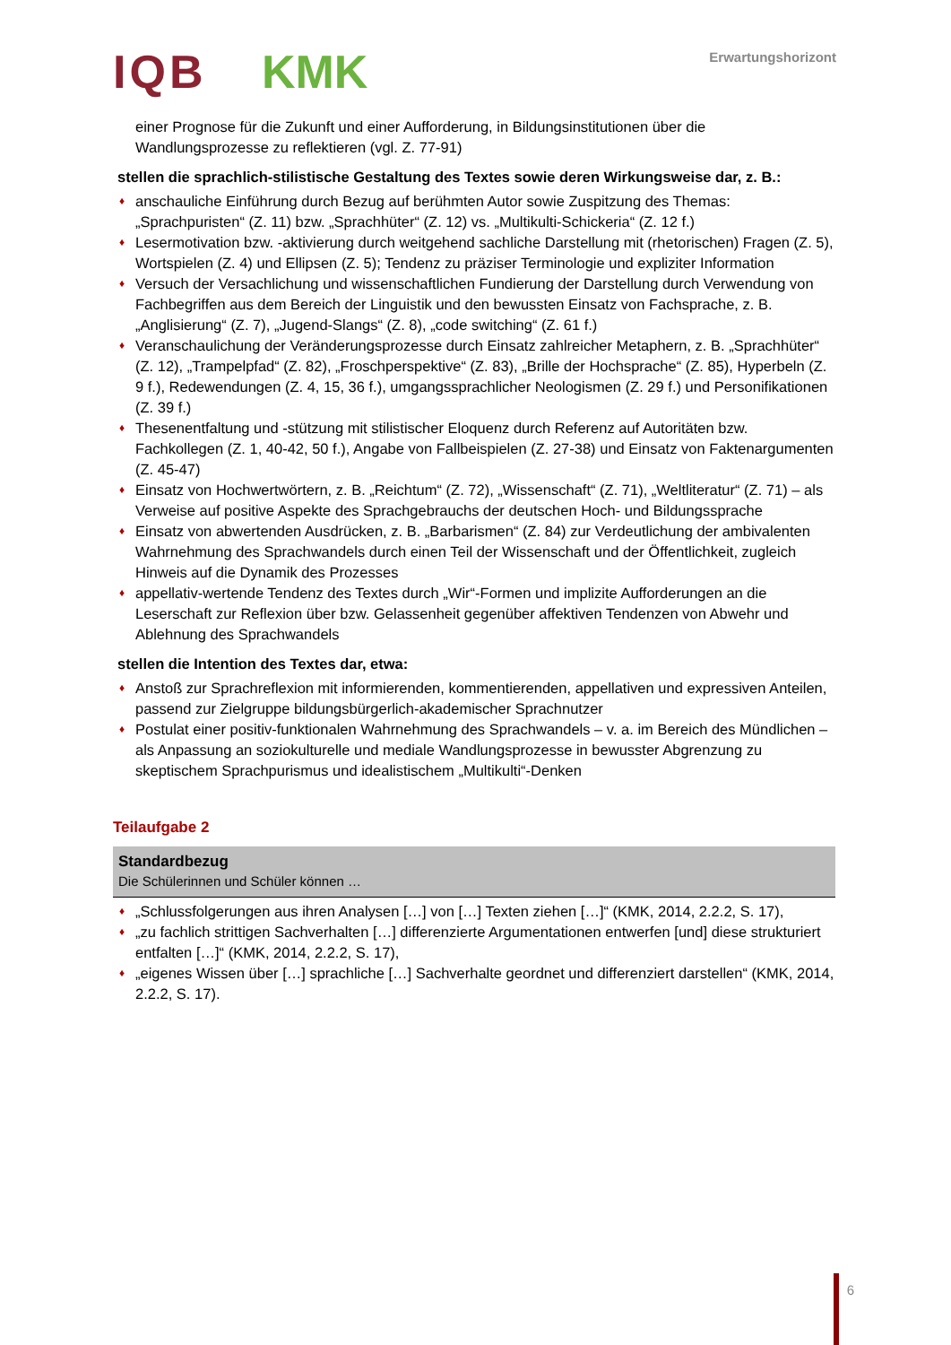IQB KMK Erwartungshorizont
einer Prognose für die Zukunft und einer Aufforderung, in Bildungsinstitutionen über die Wandlungsprozesse zu reflektieren (vgl. Z. 77-91)
stellen die sprachlich-stilistische Gestaltung des Textes sowie deren Wirkungsweise dar, z. B.:
♦ anschauliche Einführung durch Bezug auf berühmten Autor sowie Zuspitzung des Themas: „Sprachpuristen“ (Z. 11) bzw. „Sprachhüter“ (Z. 12) vs. „Multikulti-Schickeria“ (Z. 12 f.)
♦ Lesermotivation bzw. -aktivierung durch weitgehend sachliche Darstellung mit (rhetorischen) Fragen (Z. 5), Wortspielen (Z. 4) und Ellipsen (Z. 5); Tendenz zu präziser Terminologie und expliziter Information
♦ Versuch der Versachlichung und wissenschaftlichen Fundierung der Darstellung durch Verwendung von Fachbegriffen aus dem Bereich der Linguistik und den bewussten Einsatz von Fachsprache, z. B. „Anglisierung“ (Z. 7), „Jugend-Slangs“ (Z. 8), „code switching“ (Z. 61 f.)
♦ Veranschaulichung der Veränderungsprozesse durch Einsatz zahlreicher Metaphern, z. B. „Sprachhüter“ (Z. 12), „Trampelpfad“ (Z. 82), „Froschperspektive“ (Z. 83), „Brille der Hochsprache“ (Z. 85), Hyperbeln (Z. 9 f.), Redewendungen (Z. 4, 15, 36 f.), umgangssprachlicher Neologismen (Z. 29 f.) und Personifikationen (Z. 39 f.)
♦ Thesenentfaltung und -stützung mit stilistischer Eloquenz durch Referenz auf Autoritäten bzw. Fachkollegen (Z. 1, 40-42, 50 f.), Angabe von Fallbeispielen (Z. 27-38) und Einsatz von Faktenargumenten (Z. 45-47)
♦ Einsatz von Hochwertwörtern, z. B. „Reichtum“ (Z. 72), „Wissenschaft“ (Z. 71), „Weltliteratur“ (Z. 71) – als Verweise auf positive Aspekte des Sprachgebrauchs der deutschen Hoch- und Bildungssprache
♦ Einsatz von abwertenden Ausdrücken, z. B. „Barbarismen“ (Z. 84) zur Verdeutlichung der ambivalenten Wahrnehmung des Sprachwandels durch einen Teil der Wissenschaft und der Öffentlichkeit, zugleich Hinweis auf die Dynamik des Prozesses
♦ appellativ-wertende Tendenz des Textes durch „Wir“-Formen und implizite Aufforderungen an die Leserschaft zur Reflexion über bzw. Gelassenheit gegenüber affektiven Tendenzen von Abwehr und Ablehnung des Sprachwandels
stellen die Intention des Textes dar, etwa:
♦ Anstoß zur Sprachreflexion mit informierenden, kommentierenden, appellativen und expressiven Anteilen, passend zur Zielgruppe bildungsbürgerlich-akademischer Sprachnutzer
♦ Postulat einer positiv-funktionalen Wahrnehmung des Sprachwandels – v. a. im Bereich des Mündlichen – als Anpassung an soziokulturelle und mediale Wandlungsprozesse in bewusster Abgrenzung zu skeptischem Sprachpurismus und idealistischem „Multikulti“-Denken
Teilaufgabe 2
Standardbezug
Die Schülerinnen und Schüler können …
♦ „Schlussfolgerungen aus ihren Analysen […] von […] Texten ziehen […]“ (KMK, 2014, 2.2.2, S. 17),
♦ „zu fachlich strittigen Sachverhalten […] differenzierte Argumentationen entwerfen [und] diese strukturiert entfalten […]“ (KMK, 2014, 2.2.2, S. 17),
♦ „eigenes Wissen über […] sprachliche […] Sachverhalte geordnet und differenziert darstellen“ (KMK, 2014, 2.2.2, S. 17).
6